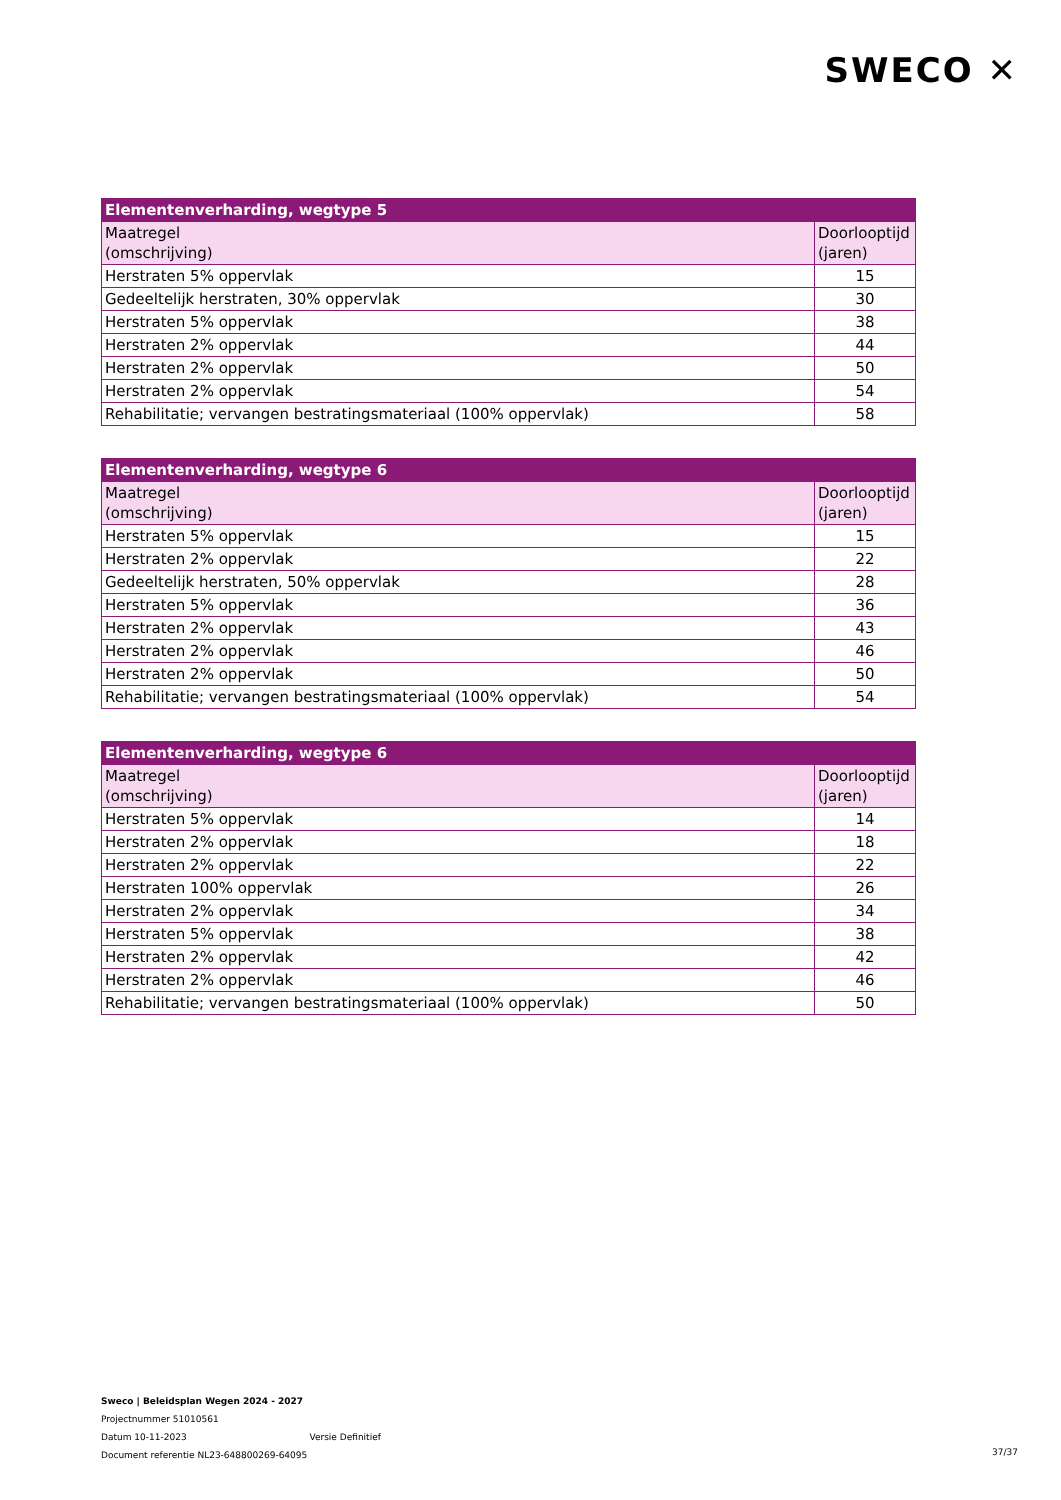SWECO ✕
| Elementenverharding, wegtype 5 | |
| --- | --- |
| Maatregel (omschrijving) | Doorlooptijd (jaren) |
| Herstraten 5% oppervlak | 15 |
| Gedeeltelijk herstraten, 30% oppervlak | 30 |
| Herstraten 5% oppervlak | 38 |
| Herstraten 2% oppervlak | 44 |
| Herstraten 2% oppervlak | 50 |
| Herstraten 2% oppervlak | 54 |
| Rehabilitatie; vervangen bestratingsmateriaal (100% oppervlak) | 58 |
| Elementenverharding, wegtype 6 | |
| --- | --- |
| Maatregel (omschrijving) | Doorlooptijd (jaren) |
| Herstraten 5% oppervlak | 15 |
| Herstraten 2% oppervlak | 22 |
| Gedeeltelijk herstraten, 50% oppervlak | 28 |
| Herstraten 5% oppervlak | 36 |
| Herstraten 2% oppervlak | 43 |
| Herstraten 2% oppervlak | 46 |
| Herstraten 2% oppervlak | 50 |
| Rehabilitatie; vervangen bestratingsmateriaal (100% oppervlak) | 54 |
| Elementenverharding, wegtype 6 | |
| --- | --- |
| Maatregel (omschrijving) | Doorlooptijd (jaren) |
| Herstraten 5% oppervlak | 14 |
| Herstraten 2% oppervlak | 18 |
| Herstraten 2% oppervlak | 22 |
| Herstraten 100% oppervlak | 26 |
| Herstraten 2% oppervlak | 34 |
| Herstraten 5% oppervlak | 38 |
| Herstraten 2% oppervlak | 42 |
| Herstraten 2% oppervlak | 46 |
| Rehabilitatie; vervangen bestratingsmateriaal (100% oppervlak) | 50 |
Sweco | Beleidsplan Wegen 2024 - 2027
Projectnummer 51010561
Datum 10-11-2023 Versie Definitief
Document referentie NL23-648800269-64095
37/37